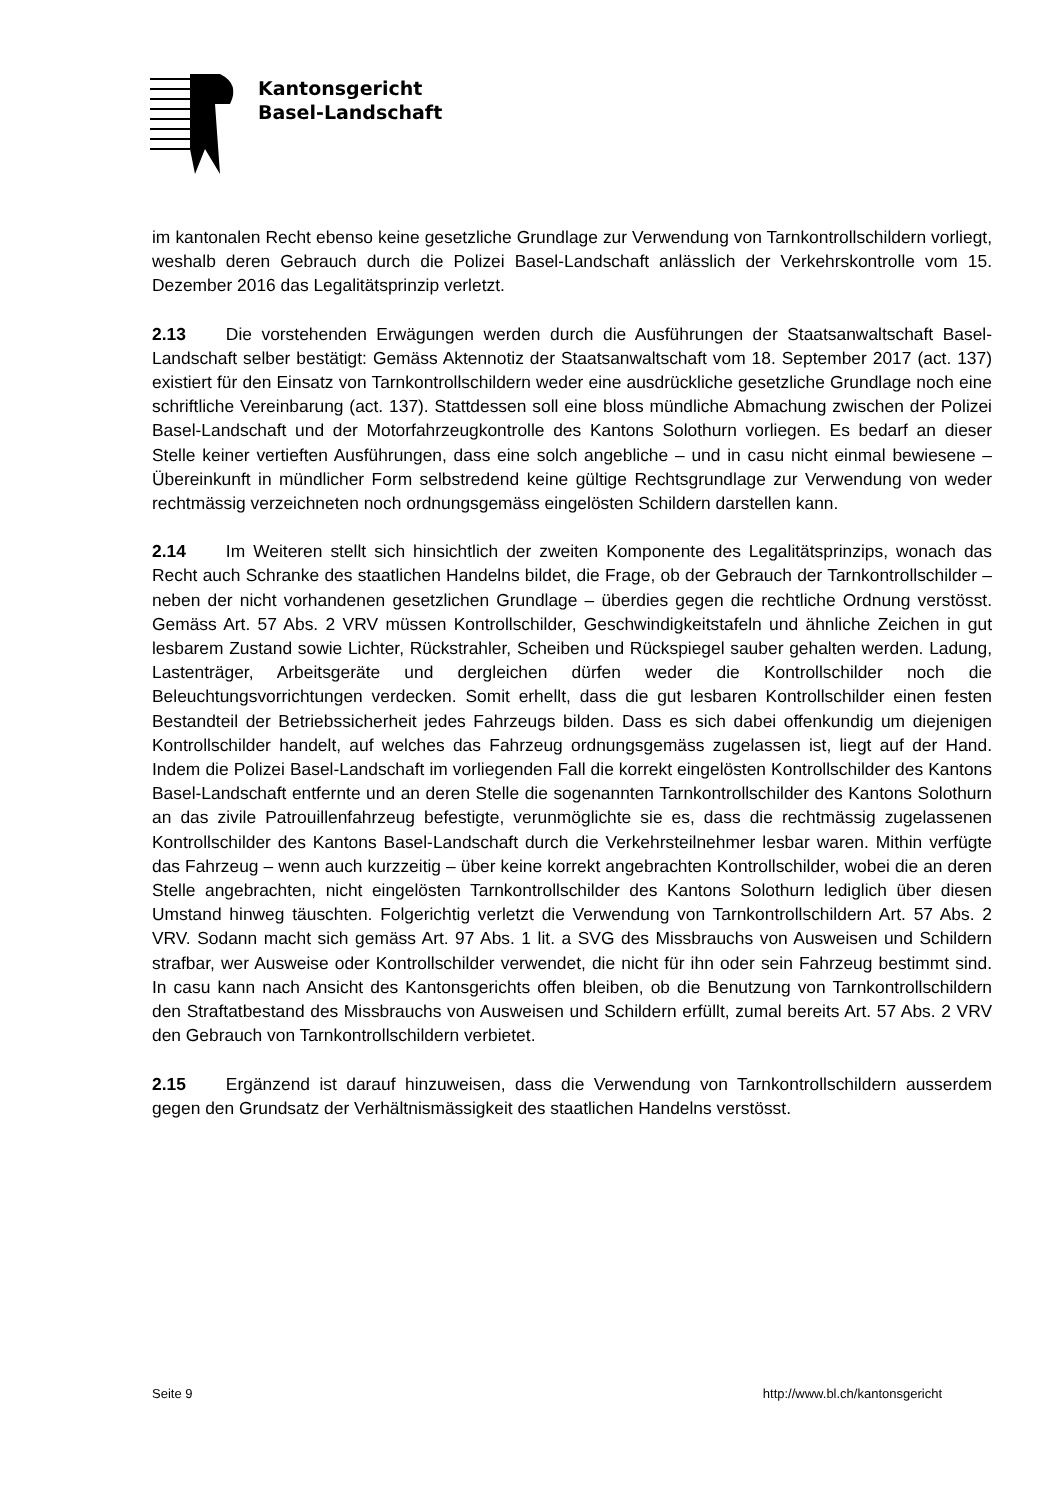Kantonsgericht
Basel-Landschaft
im kantonalen Recht ebenso keine gesetzliche Grundlage zur Verwendung von Tarnkontroll­schildern vorliegt, weshalb deren Gebrauch durch die Polizei Basel-Landschaft anlässlich der Verkehrskontrolle vom 15. Dezember 2016 das Legalitätsprinzip verletzt.
2.13 Die vorstehenden Erwägungen werden durch die Ausführungen der Staatsanwaltschaft Basel-Landschaft selber bestätigt: Gemäss Aktennotiz der Staatsanwaltschaft vom 18. Sep­tember 2017 (act. 137) existiert für den Einsatz von Tarnkontrollschildern weder eine ausdrück­liche gesetzliche Grundlage noch eine schriftliche Vereinbarung (act. 137). Stattdessen soll eine bloss mündliche Abmachung zwischen der Polizei Basel-Landschaft und der Motorfahrzeugkon­trolle des Kantons Solothurn vorliegen. Es bedarf an dieser Stelle keiner vertieften Ausführun­gen, dass eine solch angebliche – und in casu nicht einmal bewiesene – Übereinkunft in münd­licher Form selbstredend keine gültige Rechtsgrundlage zur Verwendung von weder rechtmäs­sig verzeichneten noch ordnungsgemäss eingelösten Schildern darstellen kann.
2.14 Im Weiteren stellt sich hinsichtlich der zweiten Komponente des Legalitätsprinzips, wonach das Recht auch Schranke des staatlichen Handelns bildet, die Frage, ob der Gebrauch der Tarnkontrollschilder – neben der nicht vorhandenen gesetzlichen Grundlage – überdies ge­gen die rechtliche Ordnung verstösst. Gemäss Art. 57 Abs. 2 VRV müssen Kontrollschilder, Geschwindigkeitstafeln und ähnliche Zeichen in gut lesbarem Zustand sowie Lichter, Rück­strahler, Scheiben und Rückspiegel sauber gehalten werden. Ladung, Lastenträger, Arbeitsge­räte und dergleichen dürfen weder die Kontrollschilder noch die Beleuchtungsvorrichtungen verdecken. Somit erhellt, dass die gut lesbaren Kontrollschilder einen festen Bestandteil der Betriebssicherheit jedes Fahrzeugs bilden. Dass es sich dabei offenkundig um diejenigen Kon­trollschilder handelt, auf welches das Fahrzeug ordnungsgemäss zugelassen ist, liegt auf der Hand. Indem die Polizei Basel-Landschaft im vorliegenden Fall die korrekt eingelösten Kontroll­schilder des Kantons Basel-Landschaft entfernte und an deren Stelle die sogenannten Tarnkon­trollschilder des Kantons Solothurn an das zivile Patrouillenfahrzeug befestigte, verunmöglichte sie es, dass die rechtmässig zugelassenen Kontrollschilder des Kantons Basel-Landschaft durch die Verkehrsteilnehmer lesbar waren. Mithin verfügte das Fahrzeug – wenn auch kurzzei­tig – über keine korrekt angebrachten Kontrollschilder, wobei die an deren Stelle angebrachten, nicht eingelösten Tarnkontrollschilder des Kantons Solothurn lediglich über diesen Umstand hinweg täuschten. Folgerichtig verletzt die Verwendung von Tarnkontrollschildern Art. 57 Abs. 2 VRV. Sodann macht sich gemäss Art. 97 Abs. 1 lit. a SVG des Missbrauchs von Ausweisen und Schildern strafbar, wer Ausweise oder Kontrollschilder verwendet, die nicht für ihn oder sein Fahrzeug bestimmt sind. In casu kann nach Ansicht des Kantonsgerichts offen bleiben, ob die Benutzung von Tarnkontrollschildern den Straftatbestand des Missbrauchs von Ausweisen und Schildern erfüllt, zumal bereits Art. 57 Abs. 2 VRV den Gebrauch von Tarnkontrollschildern ver­bietet.
2.15 Ergänzend ist darauf hinzuweisen, dass die Verwendung von Tarnkontrollschildern ausserdem gegen den Grundsatz der Verhältnismässigkeit des staatlichen Handelns verstösst.
Seite 9 http://www.bl.ch/kantonsgericht